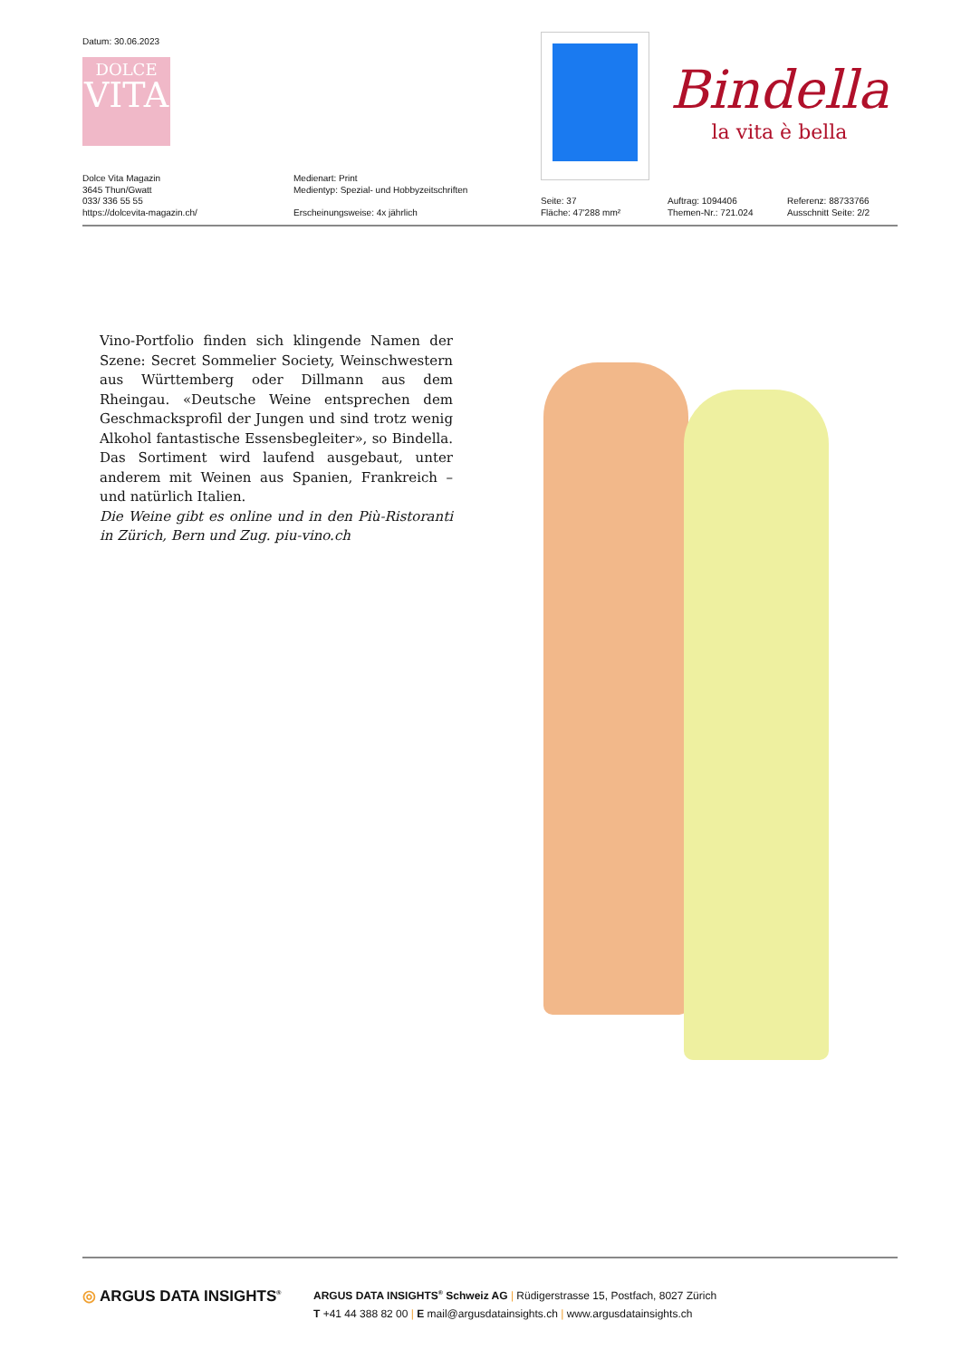Datum: 30.06.2023
DOLCE
VITA
Bindella
la vita è bella
Dolce Vita Magazin
3645 Thun/Gwatt
033/ 336 55 55
https://dolcevita-magazin.ch/
Medienart: Print
Medientyp: Spezial- und Hobbyzeitschriften
Erscheinungsweise: 4x jährlich
Seite: 37
Fläche: 47'288 mm²
Auftrag: 1094406
Themen-Nr.: 721.024
Referenz: 88733766
Ausschnitt Seite: 2/2
Vino-Portfolio finden sich klingende Namen der Szene: Secret Sommelier Society, Weinschwestern aus Württemberg oder Dillmann aus dem Rheingau. «Deutsche Weine entsprechen dem Geschmacksprofil der Jungen und sind trotz wenig Alkohol fantastische Essensbegleiter», so Bindella. Das Sortiment wird laufend ausgebaut, unter anderem mit Weinen aus Spanien, Frankreich – und natürlich Italien.
Die Weine gibt es online und in den Più-Ristoranti in Zürich, Bern und Zug. piu-vino.ch
◎ ARGUS DATA INSIGHTS<sup>®</sup>
ARGUS DATA INSIGHTS<sup>®</sup> Schweiz AG | Rüdigerstrasse 15, Postfach, 8027 Zürich
T +41 44 388 82 00 | E mail@argusdatainsights.ch | www.argusdatainsights.ch